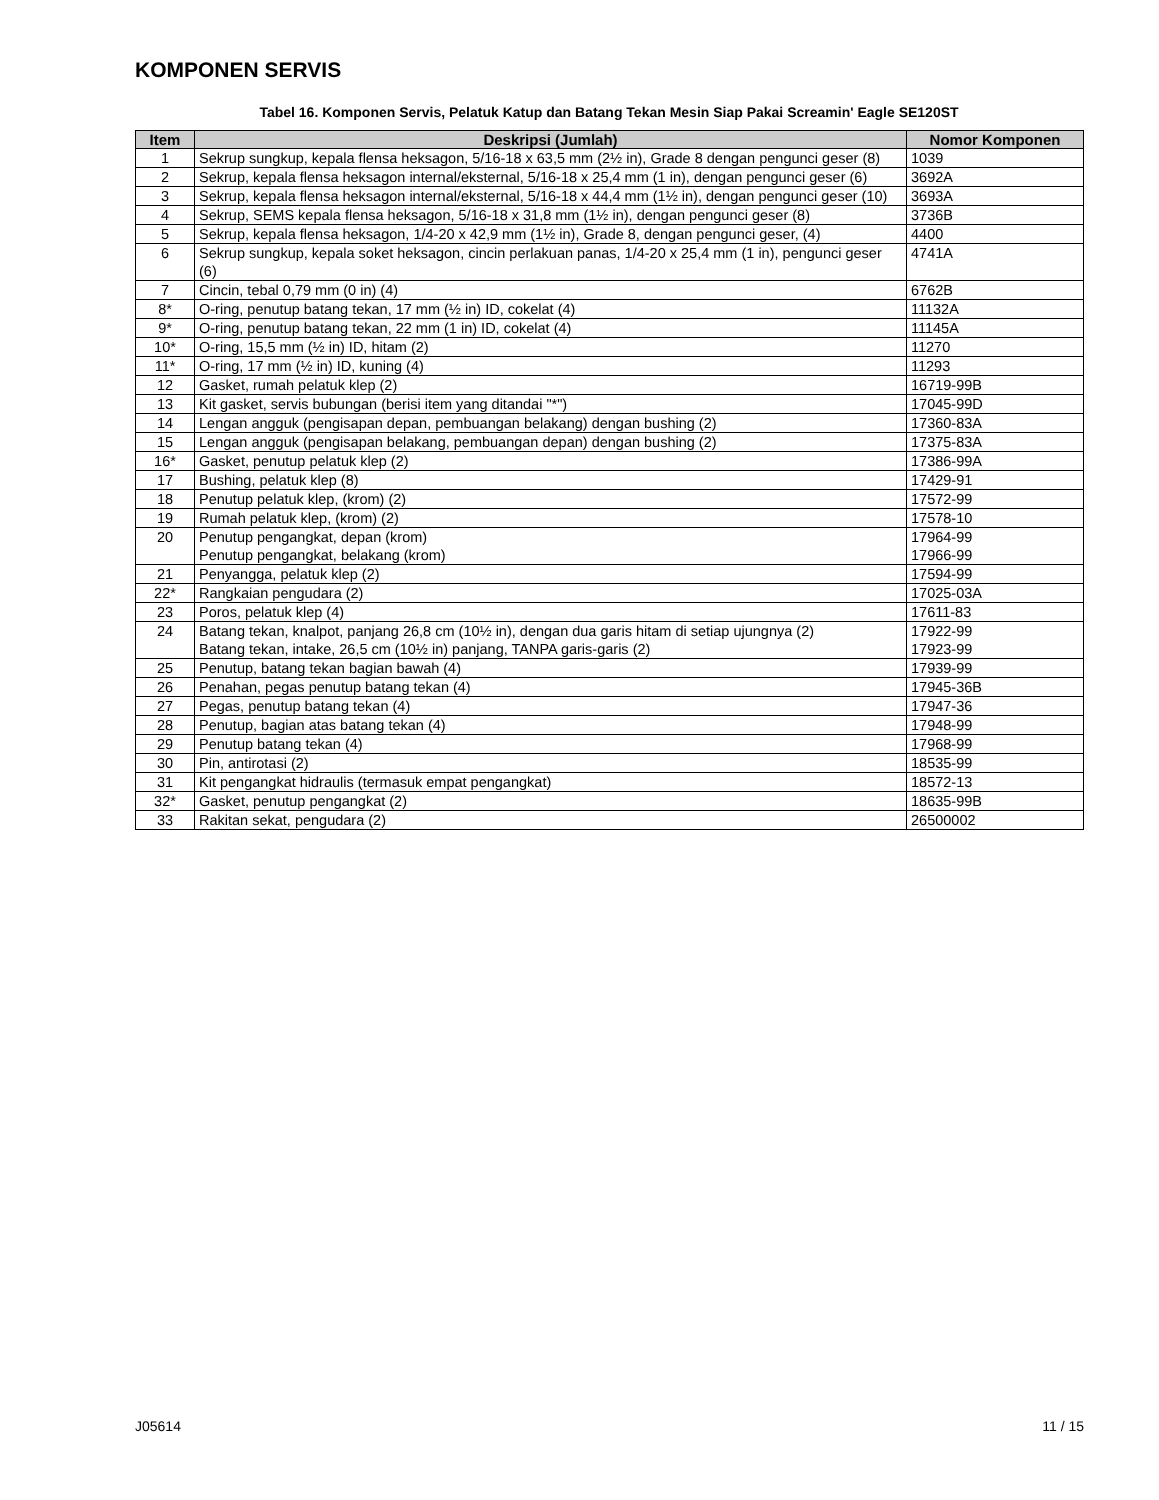KOMPONEN SERVIS
Tabel 16. Komponen Servis, Pelatuk Katup dan Batang Tekan Mesin Siap Pakai Screamin' Eagle SE120ST
| Item | Deskripsi (Jumlah) | Nomor Komponen |
| --- | --- | --- |
| 1 | Sekrup sungkup, kepala flensa heksagon, 5/16-18 x 63,5 mm (2½ in), Grade 8 dengan pengunci geser (8) | 1039 |
| 2 | Sekrup, kepala flensa heksagon internal/eksternal, 5/16-18 x 25,4 mm (1 in), dengan pengunci geser (6) | 3692A |
| 3 | Sekrup, kepala flensa heksagon internal/eksternal, 5/16-18 x 44,4 mm (1½ in), dengan pengunci geser (10) | 3693A |
| 4 | Sekrup, SEMS kepala flensa heksagon, 5/16-18 x 31,8 mm (1½ in), dengan pengunci geser (8) | 3736B |
| 5 | Sekrup, kepala flensa heksagon, 1/4-20 x 42,9 mm (1½ in), Grade 8, dengan pengunci geser, (4) | 4400 |
| 6 | Sekrup sungkup, kepala soket heksagon, cincin perlakuan panas, 1/4-20 x 25,4 mm (1 in), pengunci geser (6) | 4741A |
| 7 | Cincin, tebal 0,79 mm (0 in) (4) | 6762B |
| 8* | O-ring, penutup batang tekan, 17 mm (½ in) ID, cokelat (4) | 11132A |
| 9* | O-ring, penutup batang tekan, 22 mm (1 in) ID, cokelat (4) | 11145A |
| 10* | O-ring, 15,5 mm (½ in) ID, hitam (2) | 11270 |
| 11* | O-ring, 17 mm (½ in) ID, kuning (4) | 11293 |
| 12 | Gasket, rumah pelatuk klep (2) | 16719-99B |
| 13 | Kit gasket, servis bubungan (berisi item yang ditandai "*") | 17045-99D |
| 14 | Lengan angguk (pengisapan depan, pembuangan belakang) dengan bushing (2) | 17360-83A |
| 15 | Lengan angguk (pengisapan belakang, pembuangan depan) dengan bushing (2) | 17375-83A |
| 16* | Gasket, penutup pelatuk klep (2) | 17386-99A |
| 17 | Bushing, pelatuk klep (8) | 17429-91 |
| 18 | Penutup pelatuk klep, (krom) (2) | 17572-99 |
| 19 | Rumah pelatuk klep, (krom) (2) | 17578-10 |
| 20 | Penutup pengangkat, depan (krom) Penutup pengangkat, belakang (krom) | 17964-99 17966-99 |
| 21 | Penyangga, pelatuk klep (2) | 17594-99 |
| 22* | Rangkaian pengudara (2) | 17025-03A |
| 23 | Poros, pelatuk klep (4) | 17611-83 |
| 24 | Batang tekan, knalpot, panjang 26,8 cm (10½ in), dengan dua garis hitam di setiap ujungnya (2) Batang tekan, intake, 26,5 cm (10½ in) panjang, TANPA garis-garis (2) | 17922-99 17923-99 |
| 25 | Penutup, batang tekan bagian bawah (4) | 17939-99 |
| 26 | Penahan, pegas penutup batang tekan (4) | 17945-36B |
| 27 | Pegas, penutup batang tekan (4) | 17947-36 |
| 28 | Penutup, bagian atas batang tekan (4) | 17948-99 |
| 29 | Penutup batang tekan (4) | 17968-99 |
| 30 | Pin, antirotasi (2) | 18535-99 |
| 31 | Kit pengangkat hidraulis (termasuk empat pengangkat) | 18572-13 |
| 32* | Gasket, penutup pengangkat (2) | 18635-99B |
| 33 | Rakitan sekat, pengudara (2) | 26500002 |
J05614 11 / 15